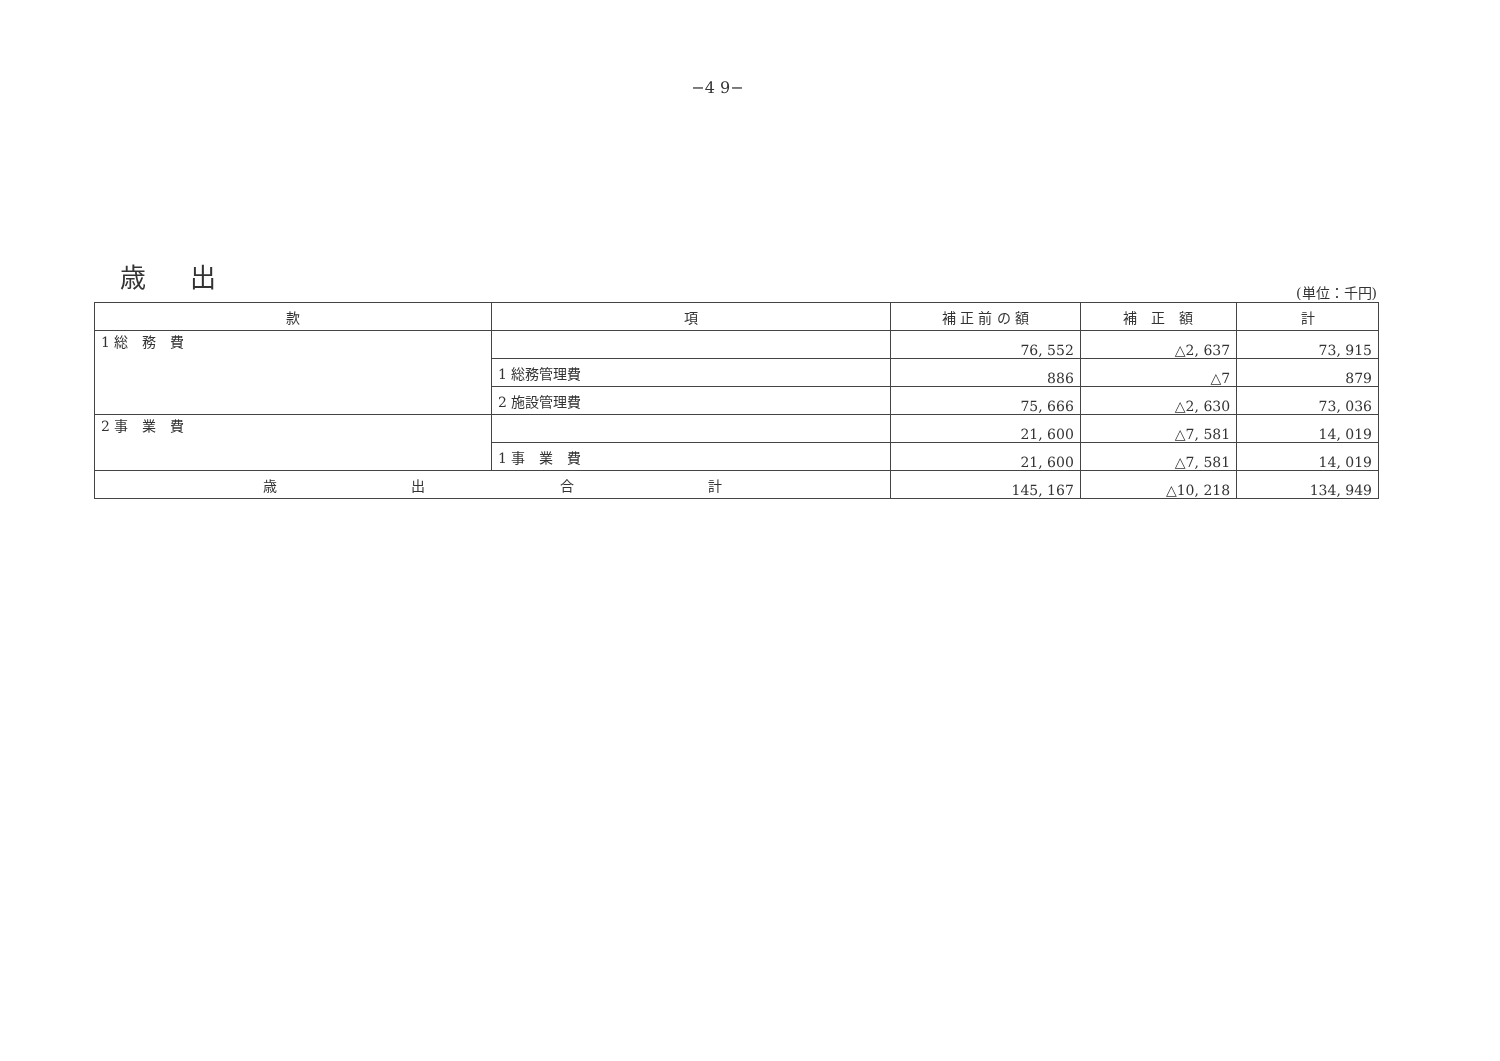−4 9−
歳 出
(単位：千円)
| 款 | 項 | 補 正 前 の 額 | 補 正 額 | 計 |
| --- | --- | --- | --- | --- |
| 1 総 務 費 | | 76, 552 | △2, 637 | 73, 915 |
| | 1 総務管理費 | 886 | △7 | 879 |
| | 2 施設管理費 | 75, 666 | △2, 630 | 73, 036 |
| 2 事 業 費 | | 21, 600 | △7, 581 | 14, 019 |
| | 1 事 業 費 | 21, 600 | △7, 581 | 14, 019 |
| 歳 出 合 計 | | 145, 167 | △10, 218 | 134, 949 |